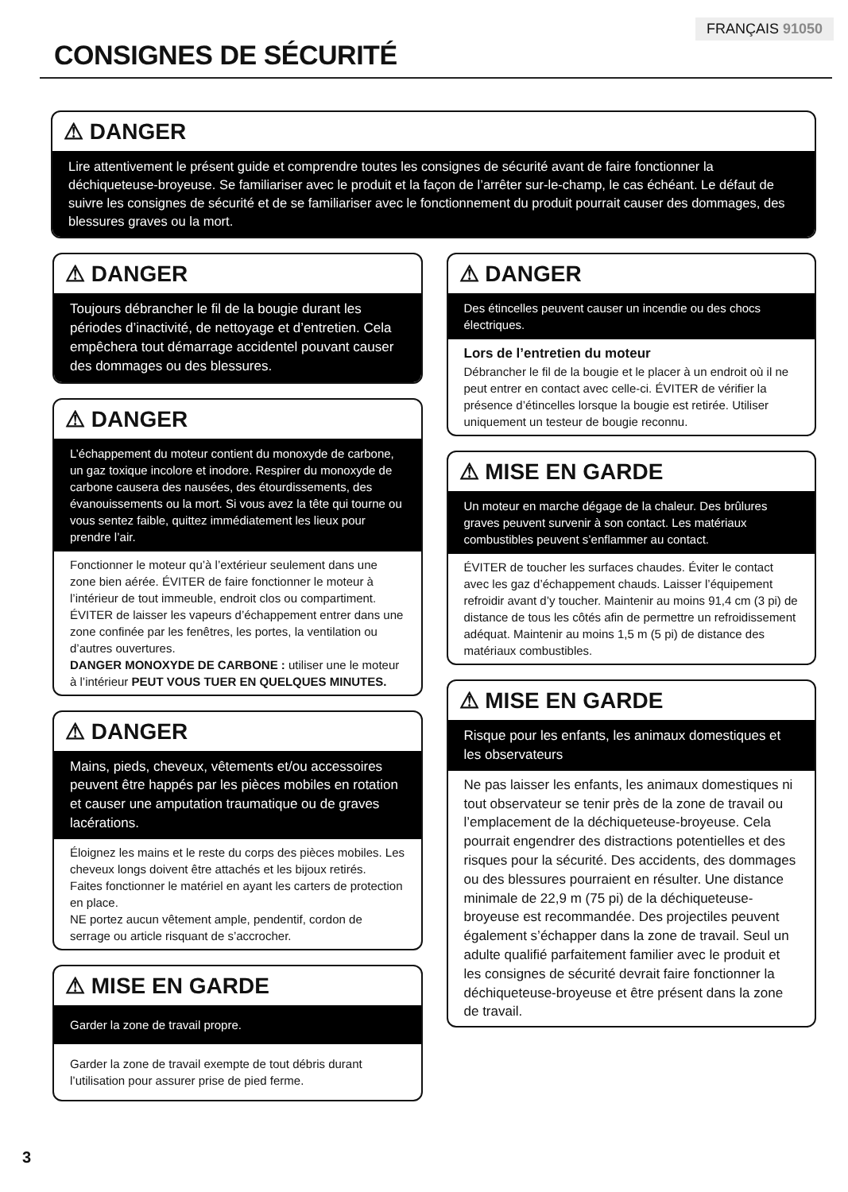FRANÇAIS 91050
CONSIGNES DE SÉCURITÉ
⚠ DANGER
Lire attentivement le présent guide et comprendre toutes les consignes de sécurité avant de faire fonctionner la déchiqueteuse-broyeuse. Se familiariser avec le produit et la façon de l’arrêter sur-le-champ, le cas échéant. Le défaut de suivre les consignes de sécurité et de se familiariser avec le fonctionnement du produit pourrait causer des dommages, des blessures graves ou la mort.
⚠ DANGER
Toujours débrancher le fil de la bougie durant les périodes d’inactivité, de nettoyage et d’entretien. Cela empêchera tout démarrage accidentel pouvant causer des dommages ou des blessures.
⚠ DANGER
L’échappement du moteur contient du monoxyde de carbone, un gaz toxique incolore et inodore. Respirer du monoxyde de carbone causera des nausées, des étourdissements, des évanouissements ou la mort. Si vous avez la tête qui tourne ou vous sentez faible, quittez immédiatement les lieux pour prendre l’air.
Fonctionner le moteur qu’à l’extérieur seulement dans une zone bien aérée. ÉVITER de faire fonctionner le moteur à l’intérieur de tout immeuble, endroit clos ou compartiment.
ÉVITER de laisser les vapeurs d’échappement entrer dans une zone confinée par les fenêtres, les portes, la ventilation ou d’autres ouvertures.
DANGER MONOXYDE DE CARBONE : utiliser une le moteur à l’intérieur PEUT VOUS TUER EN QUELQUES MINUTES.
⚠ DANGER
Mains, pieds, cheveux, vêtements et/ou accessoires peuvent être happés par les pièces mobiles en rotation et causer une amputation traumatique ou de graves lacérations.
Éloignez les mains et le reste du corps des pièces mobiles. Les cheveux longs doivent être attachés et les bijoux retirés.
Faites fonctionner le matériel en ayant les carters de protection en place.
NE portez aucun vêtement ample, pendentif, cordon de serrage ou article risquant de s’accrocher.
⚠ MISE EN GARDE
Garder la zone de travail propre.
Garder la zone de travail exempte de tout débris durant l’utilisation pour assurer prise de pied ferme.
⚠ DANGER
Des étincelles peuvent causer un incendie ou des chocs électriques.
Lors de l’entretien du moteur
Débrancher le fil de la bougie et le placer à un endroit où il ne peut entrer en contact avec celle-ci. ÉVITER de vérifier la présence d’étincelles lorsque la bougie est retirée. Utiliser uniquement un testeur de bougie reconnu.
⚠ MISE EN GARDE
Un moteur en marche dégage de la chaleur. Des brûlures graves peuvent survenir à son contact. Les matériaux combustibles peuvent s’enflammer au contact.
ÉVITER de toucher les surfaces chaudes. Éviter le contact avec les gaz d’échappement chauds. Laisser l’équipement refroidir avant d’y toucher. Maintenir au moins 91,4 cm (3 pi) de distance de tous les côtés afin de permettre un refroidissement adéquat. Maintenir au moins 1,5 m (5 pi) de distance des matériaux combustibles.
⚠ MISE EN GARDE
Risque pour les enfants, les animaux domestiques et les observateurs
Ne pas laisser les enfants, les animaux domestiques ni tout observateur se tenir près de la zone de travail ou l’emplacement de la déchiqueteuse-broyeuse. Cela pourrait engendrer des distractions potentielles et des risques pour la sécurité. Des accidents, des dommages ou des blessures pourraient en résulter. Une distance minimale de 22,9 m (75 pi) de la déchiqueteuse-broyeuse est recommandée. Des projectiles peuvent également s’échapper dans la zone de travail. Seul un adulte qualifié parfaitement familier avec le produit et les consignes de sécurité devrait faire fonctionner la déchiqueteuse-broyeuse et être présent dans la zone de travail.
3